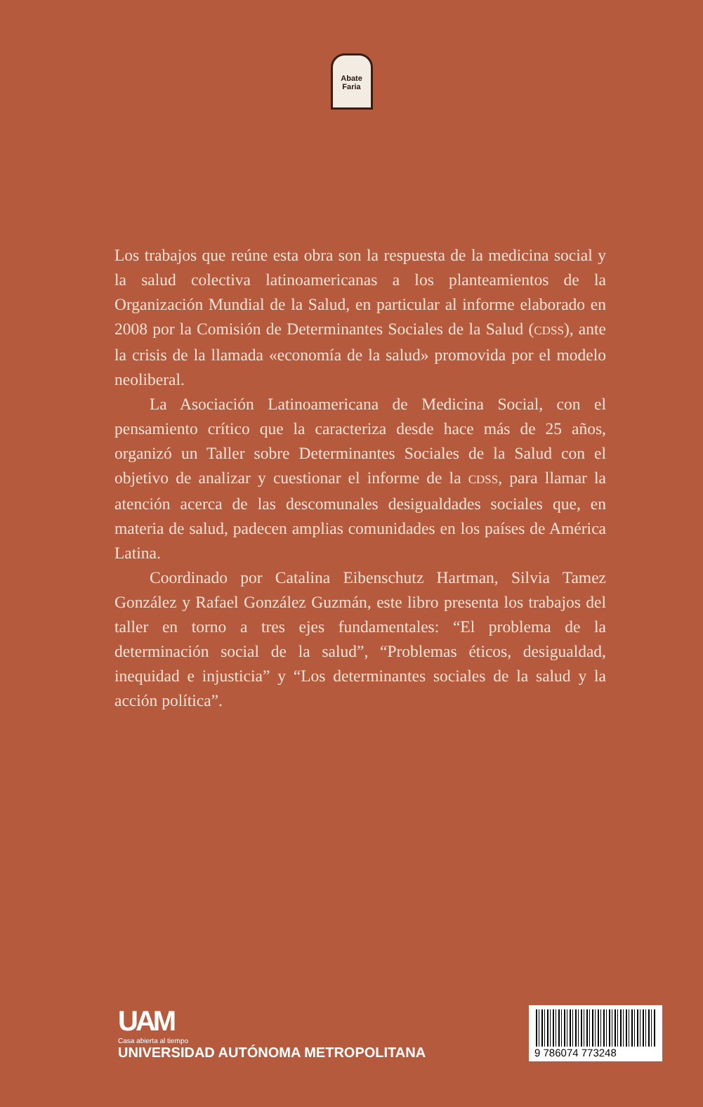Abate Faria
Los trabajos que reúne esta obra son la respuesta de la medicina social y la salud colectiva latinoamericanas a los planteamientos de la Organización Mundial de la Salud, en particular al informe elaborado en 2008 por la Comisión de Determinantes Sociales de la Salud (CDSS), ante la crisis de la llamada «economía de la salud» promovida por el modelo neoliberal.
La Asociación Latinoamericana de Medicina Social, con el pensamiento crítico que la caracteriza desde hace más de 25 años, organizó un Taller sobre Determinantes Sociales de la Salud con el objetivo de analizar y cuestionar el informe de la CDSS, para llamar la atención acerca de las descomunales desigualdades sociales que, en materia de salud, padecen amplias comunidades en los países de América Latina.
Coordinado por Catalina Eibenschutz Hartman, Silvia Tamez González y Rafael González Guzmán, este libro presenta los trabajos del taller en torno a tres ejes fundamentales: “El problema de la determinación social de la salud”, “Problemas éticos, desigualdad, inequidad e injusticia” y “Los determinantes sociales de la salud y la acción política”.
UAM
Casa abierta al tiempo
UNIVERSIDAD AUTÓNOMA METROPOLITANA
9 786074 773248